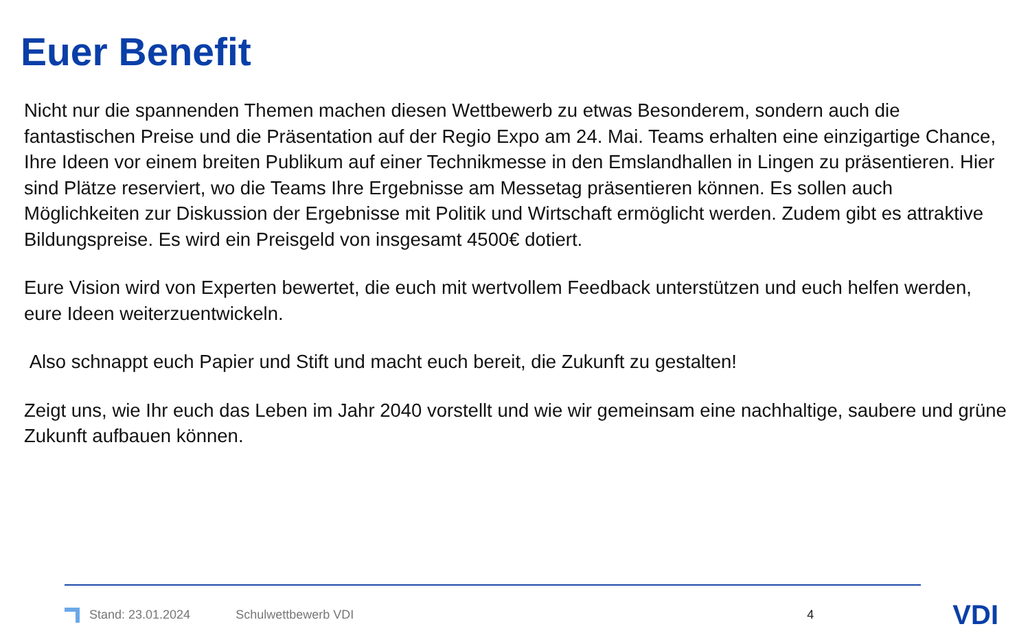Euer Benefit
Nicht nur die spannenden Themen machen diesen Wettbewerb zu etwas Besonderem, sondern auch die fantastischen Preise und die Präsentation auf der Regio Expo am 24. Mai. Teams erhalten eine einzigartige Chance, Ihre Ideen vor einem breiten Publikum auf einer Technikmesse in den Emslandhallen in Lingen zu präsentieren. Hier sind Plätze reserviert, wo die Teams Ihre Ergebnisse am Messetag präsentieren können. Es sollen auch Möglichkeiten zur Diskussion der Ergebnisse mit Politik und Wirtschaft ermöglicht werden. Zudem gibt es attraktive Bildungspreise. Es wird ein Preisgeld von insgesamt 4500€ dotiert.
Eure Vision wird von Experten bewertet, die euch mit wertvollem Feedback unterstützen und euch helfen werden, eure Ideen weiterzuentwickeln.
Also schnappt euch Papier und Stift und macht euch bereit, die Zukunft zu gestalten!
Zeigt uns, wie Ihr euch das Leben im Jahr 2040 vorstellt und wie wir gemeinsam eine nachhaltige, saubere und grüne Zukunft aufbauen können.
Stand: 23.01.2024 Schulwettbewerb VDI 4 VDI